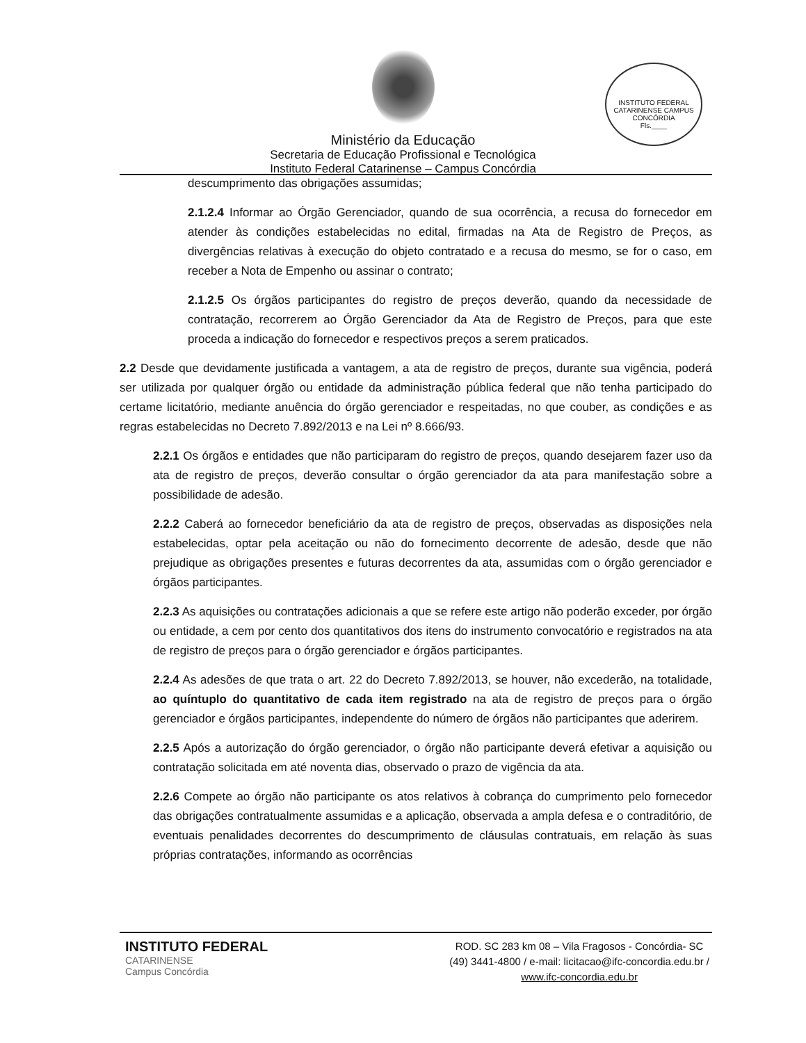Ministério da Educação
Secretaria de Educação Profissional e Tecnológica
Instituto Federal Catarinense – Campus Concórdia
INSTITUTO FEDERAL CATARINENSE CAMPUS CONCÓRDIA
Fls.____
descumprimento das obrigações assumidas;
2.1.2.4 Informar ao Órgão Gerenciador, quando de sua ocorrência, a recusa do fornecedor em atender às condições estabelecidas no edital, firmadas na Ata de Registro de Preços, as divergências relativas à execução do objeto contratado e a recusa do mesmo, se for o caso, em receber a Nota de Empenho ou assinar o contrato;
2.1.2.5 Os órgãos participantes do registro de preços deverão, quando da necessidade de contratação, recorrerem ao Órgão Gerenciador da Ata de Registro de Preços, para que este proceda a indicação do fornecedor e respectivos preços a serem praticados.
2.2 Desde que devidamente justificada a vantagem, a ata de registro de preços, durante sua vigência, poderá ser utilizada por qualquer órgão ou entidade da administração pública federal que não tenha participado do certame licitatório, mediante anuência do órgão gerenciador e respeitadas, no que couber, as condições e as regras estabelecidas no Decreto 7.892/2013 e na Lei nº 8.666/93.
2.2.1 Os órgãos e entidades que não participaram do registro de preços, quando desejarem fazer uso da ata de registro de preços, deverão consultar o órgão gerenciador da ata para manifestação sobre a possibilidade de adesão.
2.2.2 Caberá ao fornecedor beneficiário da ata de registro de preços, observadas as disposições nela estabelecidas, optar pela aceitação ou não do fornecimento decorrente de adesão, desde que não prejudique as obrigações presentes e futuras decorrentes da ata, assumidas com o órgão gerenciador e órgãos participantes.
2.2.3 As aquisições ou contratações adicionais a que se refere este artigo não poderão exceder, por órgão ou entidade, a cem por cento dos quantitativos dos itens do instrumento convocatório e registrados na ata de registro de preços para o órgão gerenciador e órgãos participantes.
2.2.4 As adesões de que trata o art. 22 do Decreto 7.892/2013, se houver, não excederão, na totalidade, ao quíntuplo do quantitativo de cada item registrado na ata de registro de preços para o órgão gerenciador e órgãos participantes, independente do número de órgãos não participantes que aderirem.
2.2.5 Após a autorização do órgão gerenciador, o órgão não participante deverá efetivar a aquisição ou contratação solicitada em até noventa dias, observado o prazo de vigência da ata.
2.2.6 Compete ao órgão não participante os atos relativos à cobrança do cumprimento pelo fornecedor das obrigações contratualmente assumidas e a aplicação, observada a ampla defesa e o contraditório, de eventuais penalidades decorrentes do descumprimento de cláusulas contratuais, em relação às suas próprias contratações, informando as ocorrências
INSTITUTO FEDERAL
CATARINENSE
Campus Concórdia
ROD. SC 283 km 08 – Vila Fragosos - Concórdia- SC
(49) 3441-4800 / e-mail: licitacao@ifc-concordia.edu.br /
www.ifc-concordia.edu.br